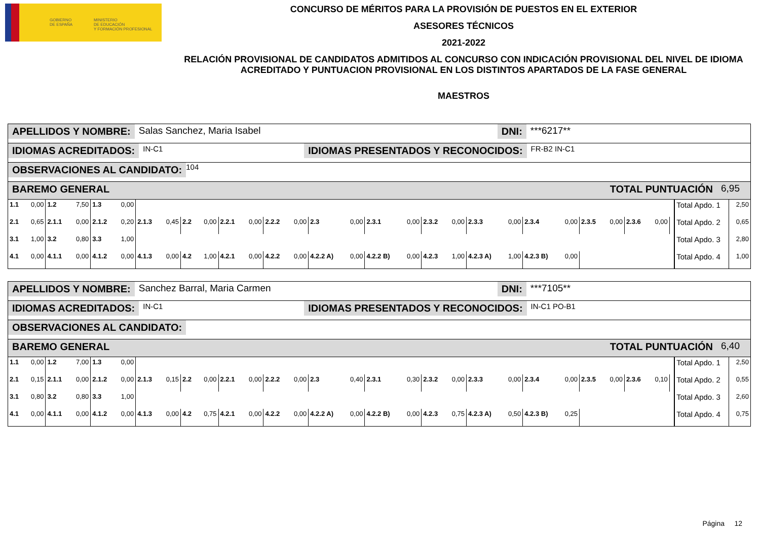GOBIERNO
DE ESPAÑA
MINISTERIO
DE EDUCACIÓN
Y FORMACIÓN PROFESIONAL
CONCURSO DE MÉRITOS PARA LA PROVISIÓN DE PUESTOS EN EL EXTERIOR
ASESORES TÉCNICOS
2021-2022
RELACIÓN PROVISIONAL DE CANDIDATOS ADMITIDOS AL CONCURSO CON INDICACIÓN PROVISIONAL DEL NIVEL DE IDIOMA ACREDITADO Y PUNTUACION PROVISIONAL EN LOS DISTINTOS APARTADOS DE LA FASE GENERAL
MAESTROS
APELLIDOS Y NOMBRE: Salas Sanchez, Maria Isabel DNI: ***6217**
IDIOMAS ACREDITADOS: IN-C1 IDIOMAS PRESENTADOS Y RECONOCIDOS: FR-B2 IN-C1
OBSERVACIONES AL CANDIDATO: 104
BAREMO GENERAL TOTAL PUNTUACIÓN 6,95
| 1.1 | 0,00 | 1.2 | 7,50 | 1.3 | 0,00 | | | | | | | | | | | | | | | | | | | | | | | | Total Apdo. 1 | 2,50 |
| 2.1 | 0,65 | 2.1.1 | 0,00 | 2.1.2 | 0,20 | 2.1.3 | 0,45 | 2.2 | 0,00 | 2.2.1 | 0,00 | 2.2.2 | 0,00 | 2.3 | 0,00 | 2.3.1 | 0,00 | 2.3.2 | 0,00 | 2.3.3 | 0,00 | 2.3.4 | 0,00 | 2.3.5 | 0,00 | 2.3.6 | 0,00 | | Total Apdo. 2 | 0,65 |
| 3.1 | 1,00 | 3.2 | 0,80 | 3.3 | 1,00 | | | | | | | | | | | | | | | | | | | | | | | | Total Apdo. 3 | 2,80 |
| 4.1 | 0,00 | 4.1.1 | 0,00 | 4.1.2 | 0,00 | 4.1.3 | 0,00 | 4.2 | 1,00 | 4.2.1 | 0,00 | 4.2.2 | 0,00 | 4.2.2 A) | 0,00 | 4.2.2 B) | 0,00 | 4.2.3 | 1,00 | 4.2.3 A) | 1,00 | 4.2.3 B) | 0,00 | | | | | | Total Apdo. 4 | 1,00 |
APELLIDOS Y NOMBRE: Sanchez Barral, Maria Carmen DNI: ***7105**
IDIOMAS ACREDITADOS: IN-C1 IDIOMAS PRESENTADOS Y RECONOCIDOS: IN-C1 PO-B1
OBSERVACIONES AL CANDIDATO:
BAREMO GENERAL TOTAL PUNTUACIÓN 6,40
| 1.1 | 0,00 | 1.2 | 7,00 | 1.3 | 0,00 | | | | | | | | | | | | | | | | | | | | | | | | Total Apdo. 1 | 2,50 |
| 2.1 | 0,15 | 2.1.1 | 0,00 | 2.1.2 | 0,00 | 2.1.3 | 0,15 | 2.2 | 0,00 | 2.2.1 | 0,00 | 2.2.2 | 0,00 | 2.3 | 0,40 | 2.3.1 | 0,30 | 2.3.2 | 0,00 | 2.3.3 | 0,00 | 2.3.4 | 0,00 | 2.3.5 | 0,00 | 2.3.6 | 0,10 | | Total Apdo. 2 | 0,55 |
| 3.1 | 0,80 | 3.2 | 0,80 | 3.3 | 1,00 | | | | | | | | | | | | | | | | | | | | | | | | Total Apdo. 3 | 2,60 |
| 4.1 | 0,00 | 4.1.1 | 0,00 | 4.1.2 | 0,00 | 4.1.3 | 0,00 | 4.2 | 0,75 | 4.2.1 | 0,00 | 4.2.2 | 0,00 | 4.2.2 A) | 0,00 | 4.2.2 B) | 0,00 | 4.2.3 | 0,75 | 4.2.3 A) | 0,50 | 4.2.3 B) | 0,25 | | | | | | Total Apdo. 4 | 0,75 |
Página 12